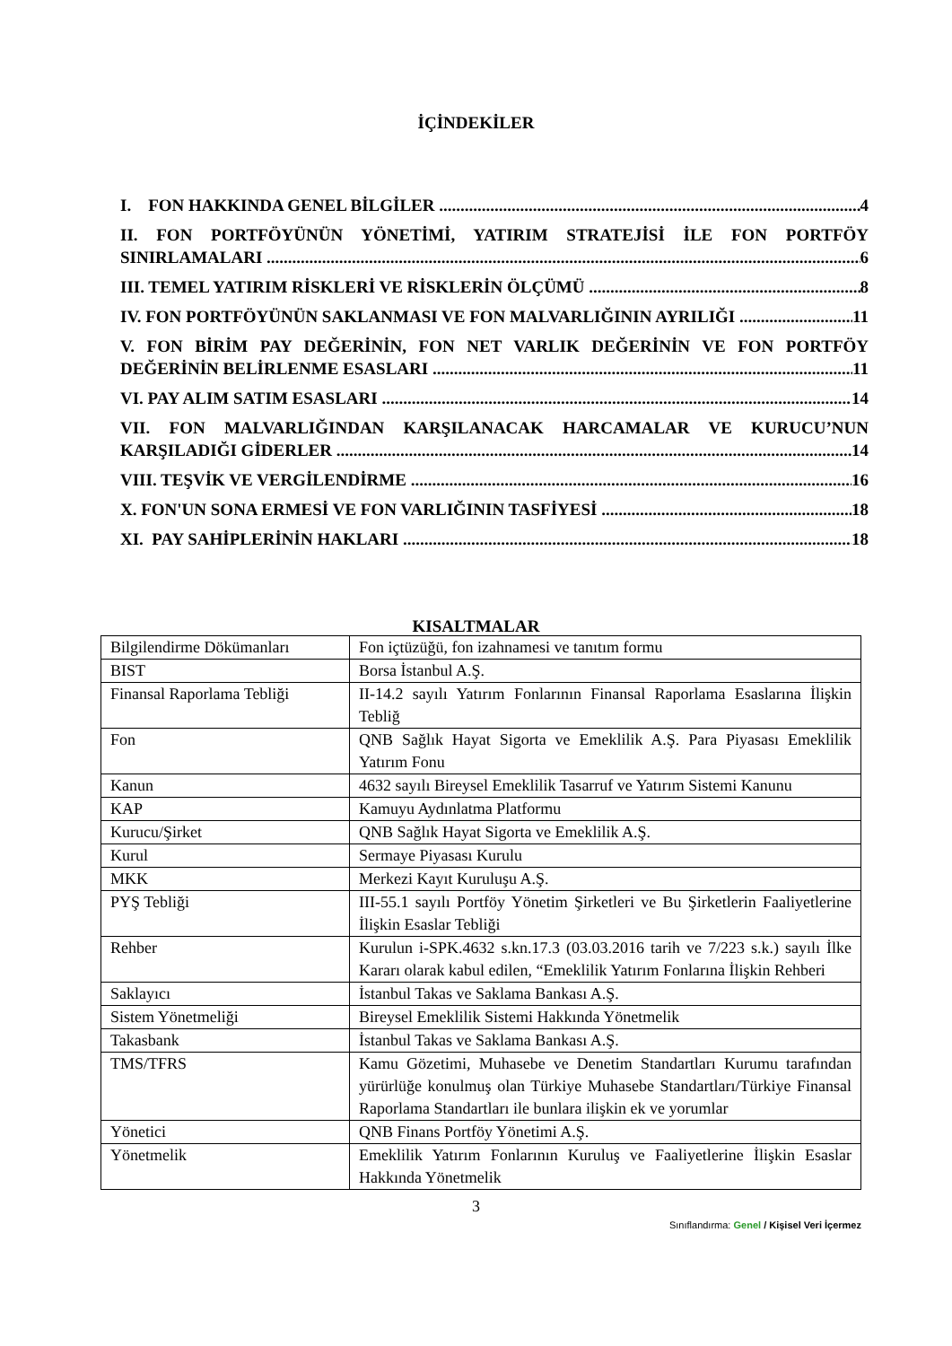İÇİNDEKİLER
I. FON HAKKINDA GENEL BİLGİLER 4
II. FON PORTFÖYÜNÜN YÖNETİMİ, YATIRIM STRATEJİSİ İLE FON PORTFÖY
SINIRLAMALARI 6
III. TEMEL YATIRIM RİSKLERİ VE RİSKLERİN ÖLÇÜMÜ 8
IV. FON PORTFÖYÜNÜN SAKLANMASI VE FON MALVARLIĞININ AYRILIĞI 11
V. FON BİRİM PAY DEĞERİNİN, FON NET VARLIK DEĞERİNİN VE FON PORTFÖY
DEĞERİNİN BELİRLENME ESASLARI 11
VI. PAY ALIM SATIM ESASLARI 14
VII. FON MALVARLIĞINDAN KARŞILANACAK HARCAMALAR VE KURUCU’NUN
KARŞILADIĞI GİDERLER 14
VIII. TEŞVİK VE VERGİLENDİRME 16
X. FON'UN SONA ERMESİ VE FON VARLIĞININ TASFİYESİ 18
XI. PAY SAHİPLERİNİN HAKLARI 18
KISALTMALAR
| Bilgilendirme Dökümanları | Fon içtüzüğü, fon izahnamesi ve tanıtım formu |
| BIST | Borsa İstanbul A.Ş. |
| Finansal Raporlama Tebliği | II-14.2 sayılı Yatırım Fonlarının Finansal Raporlama Esaslarına İlişkin Tebliğ |
| Fon | QNB Sağlık Hayat Sigorta ve Emeklilik A.Ş. Para Piyasası Emeklilik Yatırım Fonu |
| Kanun | 4632 sayılı Bireysel Emeklilik Tasarruf ve Yatırım Sistemi Kanunu |
| KAP | Kamuyu Aydınlatma Platformu |
| Kurucu/Şirket | QNB Sağlık Hayat Sigorta ve Emeklilik A.Ş. |
| Kurul | Sermaye Piyasası Kurulu |
| MKK | Merkezi Kayıt Kuruluşu A.Ş. |
| PYŞ Tebliği | III-55.1 sayılı Portföy Yönetim Şirketleri ve Bu Şirketlerin Faaliyetlerine İlişkin Esaslar Tebliği |
| Rehber | Kurulun i-SPK.4632 s.kn.17.3 (03.03.2016 tarih ve 7/223 s.k.) sayılı İlke Kararı olarak kabul edilen, “Emeklilik Yatırım Fonlarına İlişkin Rehberi |
| Saklayıcı | İstanbul Takas ve Saklama Bankası A.Ş. |
| Sistem Yönetmeliği | Bireysel Emeklilik Sistemi Hakkında Yönetmelik |
| Takasbank | İstanbul Takas ve Saklama Bankası A.Ş. |
| TMS/TFRS | Kamu Gözetimi, Muhasebe ve Denetim Standartları Kurumu tarafından yürürlüğe konulmuş olan Türkiye Muhasebe Standartları/Türkiye Finansal Raporlama Standartları ile bunlara ilişkin ek ve yorumlar |
| Yönetici | QNB Finans Portföy Yönetimi A.Ş. |
| Yönetmelik | Emeklilik Yatırım Fonlarının Kuruluş ve Faaliyetlerine İlişkin Esaslar Hakkında Yönetmelik |
3
Sınıflandırma: Genel / Kişisel Veri İçermez